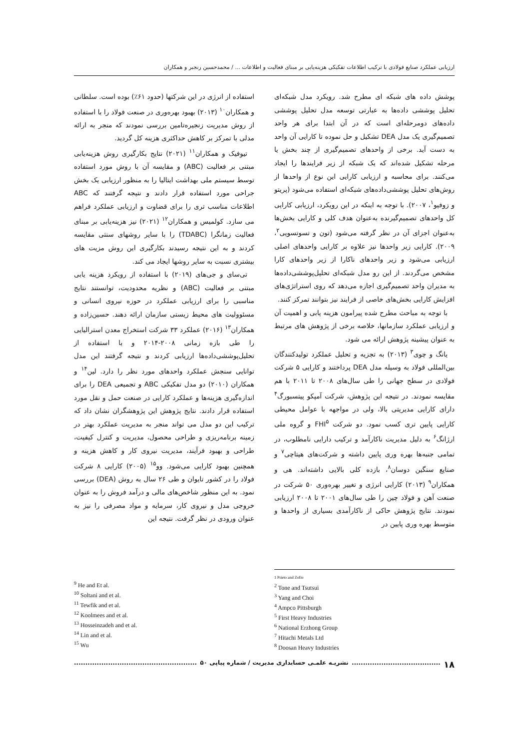ارزیابی عملکرد صنایع فولادی با ترکیب اطلاعات تفکیکی هزینه‌یابی بر مبنای فعالیت و اطلاعات ... / محمدحسین رنجبر و همکاران
پوشش داده های شبکه ای مطرح شد. رویکرد مدل شبکه‌ای تحلیل پوششی داده‌ها به عبارتی توسعه مدل تحلیل پوششی داده‌های دومرحله‌ای است که در آن ابتدا برای هر واحد تصمیم‌گیری یک مدل DEA تشکیل و حل نموده تا کارایی آن واحد به دست آید. برخی از واحدهای تصمیم‌گیری از چند بخش یا مرحله تشکیل شده‌اند که یک شبکه از زیر فرایندها را ایجاد می‌کنند. برای محاسبه و ارزیابی کارایی این نوع از واحدها از روش‌های تحلیل پوششی‌داده‌های شبکه‌ای استفاده می‌شود (پریتو و زوفیو<sup>۱</sup>، ۲۰۰۷). با توجه به اینکه در این رویکرد، ارزیابی کارایی کل واحدهای تصمیم‌گیرنده به‌عنوان هدف کلی و کارایی بخش‌ها به‌عنوان اجزای آن در نظر گرفته می‌شود (تون و تسوتسویی<sup>۲</sup>، ۲۰۰۹). کارایی زیر واحدها نیز علاوه بر کارایی واحدهای اصلی ارزیابی می‌شود و زیر واحدهای ناکارا از زیر واحدهای کارا مشخص می‌گردند. از این رو مدل شبکه‌ای تحلیل‌پوششی‌داده‌ها به مدیران واحد تصمیم‌گیری اجازه می‌دهد که روی استراتژی‌های افزایش کارایی بخش‌های خاصی از فرایند نیز بتوانند تمرکز کنند.
با توجه به مباحث مطرح شده پیرامون هزینه یابی و اهمیت آن و ارزیابی عملکرد سازمانها، خلاصه برخی از پژوهش های مرتبط به عنوان پیشینه پژوهش ارائه می شود.
یانگ و چوی<sup>۳</sup> (۲۰۱۳) به تجزیه و تحلیل عملکرد تولیدکنندگان بین‌المللی فولاد به وسیله مدل DEA پرداختند و کارایی ۵ شرکت فولادی در سطح جهانی را طی سال‌های ۲۰۰۸ تا ۲۰۱۱ با هم مقایسه نمودند. در نتیجه این پژوهش، شرکت آمپکو پیتسبورگ<sup>۴</sup> دارای کارایی مدیریتی بالا، ولی در مواجهه با عوامل محیطی کارایی پایین تری کسب نمود. دو شرکت FHI<sup>۵</sup> و گروه ملی ارژانگ<sup>۶</sup> به دلیل مدیریت ناکارآمد و ترکیب دارایی نامطلوب، در تمامی جنبه‌ها بهره وری پایین داشته و شرکت‌های هیتاچی<sup>۷</sup> و صنایع سنگین دوسان<sup>۸</sup>، بازده کلی بالایی داشته‌اند. هی و همکاران<sup>۹</sup> (۲۰۱۳) کارایی انرژی و تغییر بهره‌وری ۵۰ شرکت در صنعت آهن و فولاد چین را طی سال‌های ۲۰۰۱ تا ۲۰۰۸ ارزیابی نمودند. نتایج پژوهش حاکی از ناکارآمدی بسیاری از واحدها و متوسط بهره وری پایین در
استفاده از انرژی در این شرکتها (حدود ۶۱٪) بوده است. سلطانی و همکاران<sup>۱۰</sup> (۲۰۱۳) بهبود بهره‌وری در صنعت فولاد را با استفاده از روش مدیریت زنجیره‌تامین بررسی نمودند که منجر به ارائه مدلی با تمرکز بر کاهش حداکثری هزینه کل گردید.
تیوفیک و همکاران<sup>۱۱</sup> (۲۰۲۱) نتایج بکارگیری روش هزینه‌یابی مبتنی بر فعالیت (ABC) و مقایسه آن با روش مورد استفاده توسط سیستم ملی بهداشت ایتالیا را به منظور ارزیابی یک بخش جراحی مورد استفاده قرار دادند و نتیجه گرفتند که ABC اطلاعات مناسب تری را برای قضاوت و ارزیابی عملکرد فراهم می سازد. کولمیس و همکاران<sup>۱۲</sup> (۲۰۲۱) نیز هزینه‌یابی بر مبنای فعالیت زمانگرا (TDABC) را با سایر روشهای سنتی مقایسه کردند و به این نتیجه رسیدند بکارگیری این روش مزیت های بیشتری نسبت به سایر روشها ایجاد می کند.
تی‌سای و جی‌های (۲۰۱۹) با استفاده از رویکرد هزینه یابی مبتنی بر فعالیت (ABC) و نظریه محدودیت، توانستند نتایج مناسبی را برای ارزیابی عملکرد در حوزه نیروی انسانی و مسئوولیت های محیط زیستی سازمان ارائه دهند. حسین‌زاده و همکاران<sup>۱۳</sup> (۲۰۱۶) عملکرد ۳۳ شرکت استخراج معدن استرالیایی را طی بازه زمانی ۲۰۰۸-۲۰۱۴ و با استفاده از تحلیل‌پوششی‌داده‌ها ارزیابی کردند و نتیجه گرفتند این مدل توانایی سنجش عملکرد واحدهای مورد نظر را دارد. لین<sup>۱۴</sup> و همکاران (۲۰۱۰) دو مدل تفکیکی ABC و تجمیعی DEA را برای اندازه‌گیری هزینه‌ها و عملکرد کارایی در صنعت حمل و نقل مورد استفاده قرار دادند. نتایج پژوهش این پژوهشگران نشان داد که ترکیب این دو مدل می تواند منجر به مدیریت عملکرد بهتر در زمینه برنامه‌ریزی و طراحی محصول، مدیریت و کنترل کیفیت، طراحی و بهبود فرآیند، مدیریت نیروی کار و کاهش هزینه و همچنین بهبود کارایی می‌شود. وو<sup>۱۵</sup> (۲۰۰۵) کارایی ۸ شرکت فولاد را در کشور تایوان و طی ۲۶ سال به روش (DEA) بررسی نمود. به این منظور شاخص‌های مالی و درآمد فروش را به عنوان خروجی مدل و نیروی کار، سرمایه و مواد مصرفی را نیز به عنوان ورودی در نظر گرفت. نتیجه این
<sup>9</sup> He and Et al.
<sup>10</sup> Soltani and et al.
<sup>11</sup> Tewfik and et al.
<sup>12</sup> Koolmees and et al.
<sup>13</sup> Hosseinzadeh and et al.
<sup>14</sup> Lin and et al.
<sup>15</sup> Wu
1 Prieto and Zofio
<sup>2</sup> Tone and Tsutsui
<sup>3</sup> Yang and Choi
<sup>4</sup> Ampco Pittsburgh
<sup>5</sup> First Heavy Industries
<sup>6</sup> National Erzhong Group
<sup>7</sup> Hitachi Metals Ltd
<sup>8</sup> Doosan Heavy Industries
۱۸....................................... نشریـه علمـی حسابداری مدیریت / شماره پیاپی ۵۰......................................................